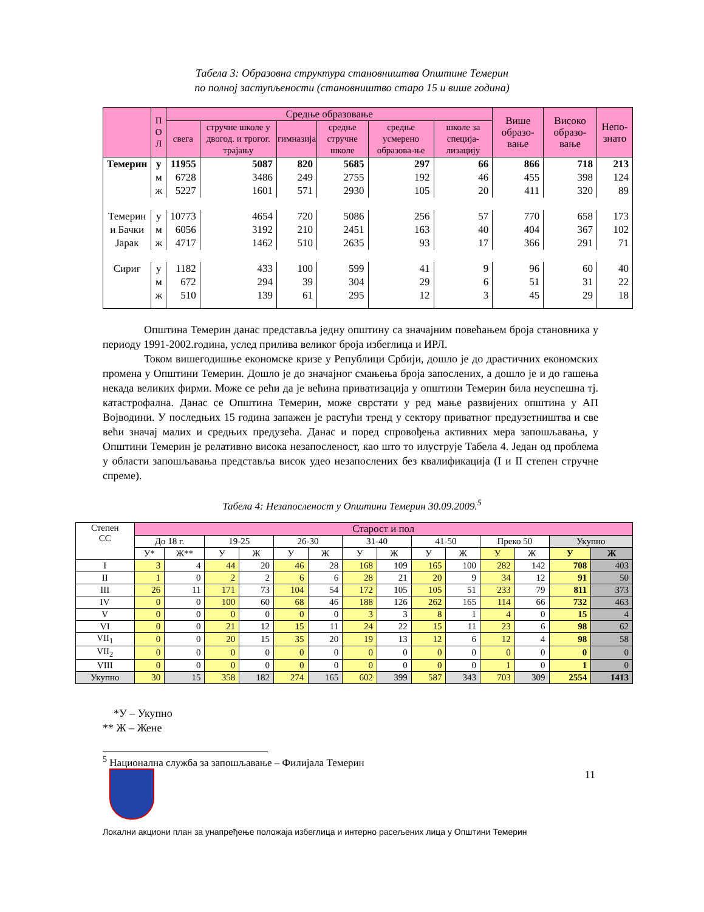Табела 3: Образовна структура становништва Општине Темерин
по полној заступљености (становништво старо 15 и више година)
| | П О Л | Средње образовање | | | | | | Више образо-вање | Високо образо-вање | Непо-знато |
| --- | --- | --- | --- | --- | --- | --- | --- | --- | --- | --- |
| | | свега | стручне школе у двогод. и трогог. трајању | гимназија | средње стручне школе | средње усмерено образова-ње | школе за специја-лизацију | | | |
| Темерин | у | 11955 | 5087 | 820 | 5685 | 297 | 66 | 866 | 718 | 213 |
| | м | 6728 | 3486 | 249 | 2755 | 192 | 46 | 455 | 398 | 124 |
| | ж | 5227 | 1601 | 571 | 2930 | 105 | 20 | 411 | 320 | 89 |
| Темерин | у | 10773 | 4654 | 720 | 5086 | 256 | 57 | 770 | 658 | 173 |
| и Бачки | м | 6056 | 3192 | 210 | 2451 | 163 | 40 | 404 | 367 | 102 |
| Јарак | ж | 4717 | 1462 | 510 | 2635 | 93 | 17 | 366 | 291 | 71 |
| Сириг | у | 1182 | 433 | 100 | 599 | 41 | 9 | 96 | 60 | 40 |
| | м | 672 | 294 | 39 | 304 | 29 | 6 | 51 | 31 | 22 |
| | ж | 510 | 139 | 61 | 295 | 12 | 3 | 45 | 29 | 18 |
Општина Темерин данас представља једну општину са значајним повећањем броја становника у периоду 1991-2002.година, услед прилива великог броја избеглица и ИРЛ.
Током вишегодишње економске кризе у Републици Србији, дошло је до драстичних економских промена у Општини Темерин. Дошло је до значајног смањења броја запослених, а дошло је и до гашења некада великих фирми. Може се рећи да је већина приватизација у општини Темерин била неуспешна тј. катастрофална. Данас се Општина Темерин, може сврстати у ред мање развијених општина у АП Војводини. У последњих 15 година запажен је растући тренд у сектору приватног предузетништва и све већи значај малих и средњих предузећа. Данас и поред спровођења активних мера запошљавања, у Општини Темерин је релативно висока незапосленост, као што то илуструје Табела 4. Један од проблема у области запошљавања представља висок удео незапослених без квалификација (I и II степен стручне спреме).
Табела 4: Незапосленост у Општини Темерин 30.09.2009.<sup>5</sup>
| Степен СС | Старост и пол | | | | | | | | | | | | | |
| --- | --- | --- | --- | --- | --- | --- | --- | --- | --- | --- | --- | --- | --- | --- |
| | До 18 г. | | 19-25 | | 26-30 | | 31-40 | | 41-50 | | Преко 50 | | Укупно | |
| | У* | Ж** | У | Ж | У | Ж | У | Ж | У | Ж | У | Ж | У | Ж |
| I | 3 | 4 | 44 | 20 | 46 | 28 | 168 | 109 | 165 | 100 | 282 | 142 | 708 | 403 |
| II | 1 | 0 | 2 | 2 | 6 | 6 | 28 | 21 | 20 | 9 | 34 | 12 | 91 | 50 |
| III | 26 | 11 | 171 | 73 | 104 | 54 | 172 | 105 | 105 | 51 | 233 | 79 | 811 | 373 |
| IV | 0 | 0 | 100 | 60 | 68 | 46 | 188 | 126 | 262 | 165 | 114 | 66 | 732 | 463 |
| V | 0 | 0 | 0 | 0 | 0 | 0 | 3 | 3 | 8 | 1 | 4 | 0 | 15 | 4 |
| VI | 0 | 0 | 21 | 12 | 15 | 11 | 24 | 22 | 15 | 11 | 23 | 6 | 98 | 62 |
| VII<sub>1</sub> | 0 | 0 | 20 | 15 | 35 | 20 | 19 | 13 | 12 | 6 | 12 | 4 | 98 | 58 |
| VII<sub>2</sub> | 0 | 0 | 0 | 0 | 0 | 0 | 0 | 0 | 0 | 0 | 0 | 0 | 0 | 0 |
| VIII | 0 | 0 | 0 | 0 | 0 | 0 | 0 | 0 | 0 | 0 | 1 | 0 | 1 | 0 |
| Укупно | 30 | 15 | 358 | 182 | 274 | 165 | 602 | 399 | 587 | 343 | 703 | 309 | 2554 | 1413 |
*У – Укупно
** Ж – Жене
<sup>5</sup> Национална служба за запошљавање – Филијала Темерин
11
Локални акциони план за унапређење положаја избеглица и интерно расељених лица у Општини Темерин